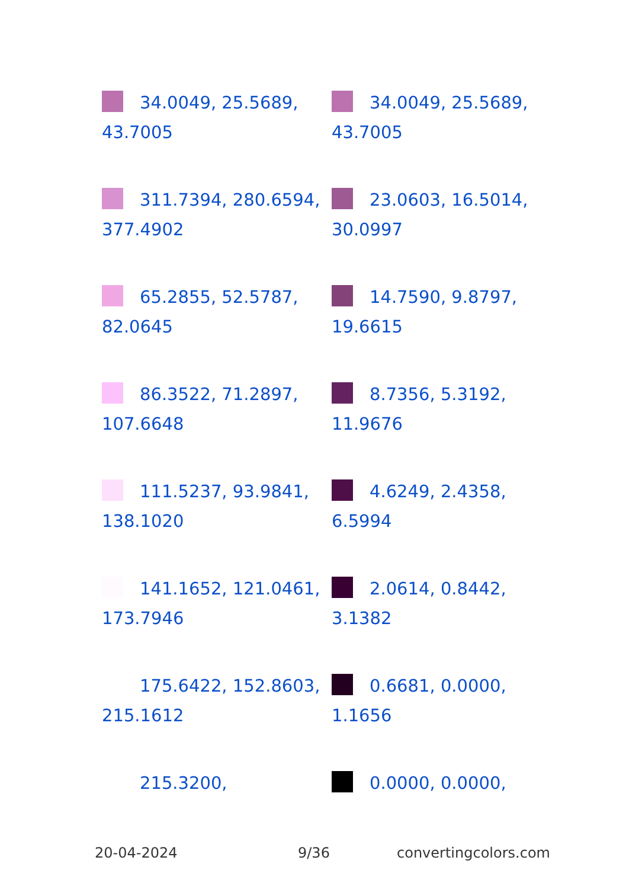34.0049, 25.5689, 43.7005
34.0049, 25.5689, 43.7005
311.7394, 280.6594, 377.4902
23.0603, 16.5014, 30.0997
65.2855, 52.5787, 82.0645
14.7590, 9.8797, 19.6615
86.3522, 71.2897, 107.6648
8.7356, 5.3192, 11.9676
111.5237, 93.9841, 138.1020
4.6249, 2.4358, 6.5994
141.1652, 121.0461, 173.7946
2.0614, 0.8442, 3.1382
175.6422, 152.8603, 215.1612
0.6681, 0.0000, 1.1656
215.3200,
0.0000, 0.0000,
20-04-2024 9/36 convertingcolors.com